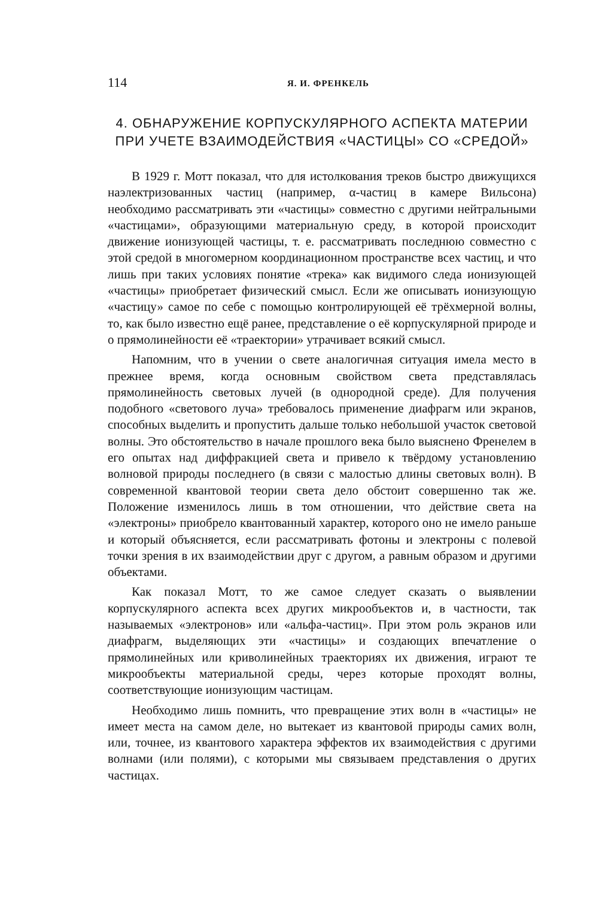114 Я. И. ФРЕНКЕЛЬ
4. ОБНАРУЖЕНИЕ КОРПУСКУЛЯРНОГО АСПЕКТА МАТЕРИИ ПРИ УЧЕТЕ ВЗАИМОДЕЙСТВИЯ «ЧАСТИЦЫ» СО «СРЕДОЙ»
В 1929 г. Мотт показал, что для истолкования треков быстро движущихся наэлектризованных частиц (например, α-частиц в камере Вильсона) необходимо рассматривать эти «частицы» совместно с другими нейтральными «частицами», образующими материальную среду, в которой происходит движение ионизующей частицы, т. е. рассматривать последнюю совместно с этой средой в многомерном координационном пространстве всех частиц, и что лишь при таких условиях понятие «трека» как видимого следа ионизующей «частицы» приобретает физический смысл. Если же описывать ионизующую «частицу» самое по себе с помощью контролирующей её трёхмерной волны, то, как было известно ещё ранее, представление о её корпускулярной природе и о прямолинейности её «траектории» утрачивает всякий смысл.
Напомним, что в учении о свете аналогичная ситуация имела место в прежнее время, когда основным свойством света представлялась прямолинейность световых лучей (в однородной среде). Для получения подобного «светового луча» требовалось применение диафрагм или экранов, способных выделить и пропустить дальше только небольшой участок световой волны. Это обстоятельство в начале прошлого века было выяснено Френелем в его опытах над диффракцией света и привело к твёрдому установлению волновой природы последнего (в связи с малостью длины световых волн). В современной квантовой теории света дело обстоит совершенно так же. Положение изменилось лишь в том отношении, что действие света на «электроны» приобрело квантованный характер, которого оно не имело раньше и который объясняется, если рассматривать фотоны и электроны с полевой точки зрения в их взаимодействии друг с другом, а равным образом и другими объектами.
Как показал Мотт, то же самое следует сказать о выявлении корпускулярного аспекта всех других микрообъектов и, в частности, так называемых «электронов» или «альфа-частиц». При этом роль экранов или диафрагм, выделяющих эти «частицы» и создающих впечатление о прямолинейных или криволинейных траекториях их движения, играют те микрообъекты материальной среды, через которые проходят волны, соответствующие ионизующим частицам.
Необходимо лишь помнить, что превращение этих волн в «частицы» не имеет места на самом деле, но вытекает из квантовой природы самих волн, или, точнее, из квантового характера эффектов их взаимодействия с другими волнами (или полями), с которыми мы связываем представления о других частицах.